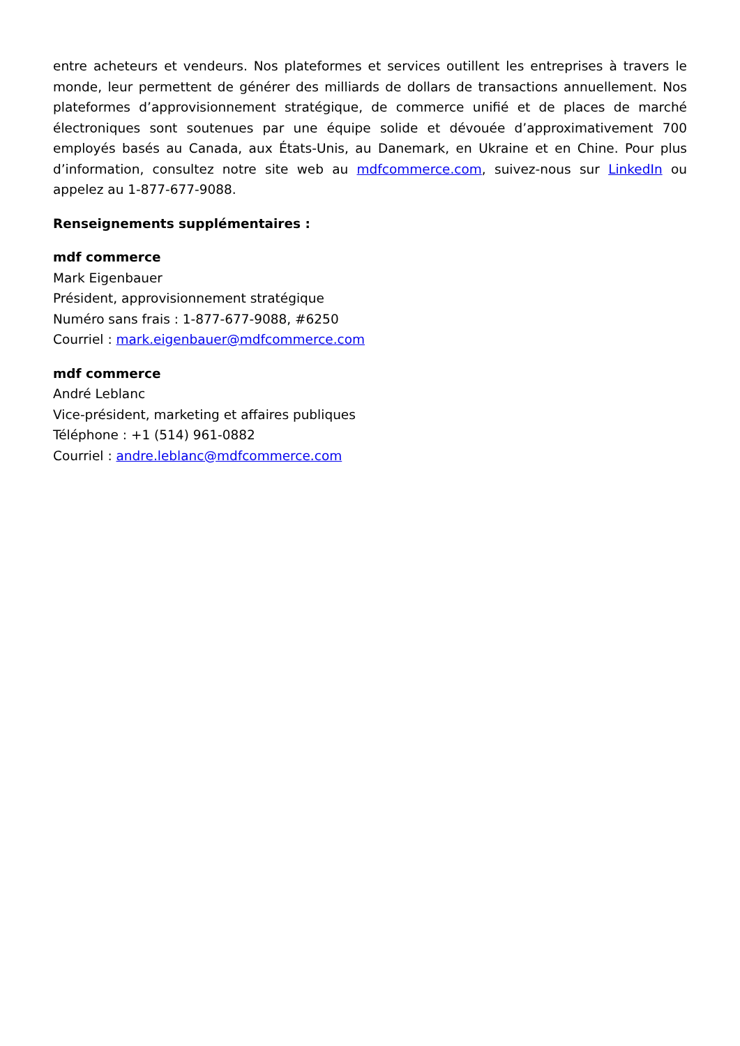entre acheteurs et vendeurs. Nos plateformes et services outillent les entreprises à travers le monde, leur permettent de générer des milliards de dollars de transactions annuellement. Nos plateformes d’approvisionnement stratégique, de commerce unifié et de places de marché électroniques sont soutenues par une équipe solide et dévouée d’approximativement 700 employés basés au Canada, aux États-Unis, au Danemark, en Ukraine et en Chine. Pour plus d’information, consultez notre site web au mdfcommerce.com, suivez-nous sur LinkedIn ou appelez au 1-877-677-9088.
Renseignements supplémentaires :
mdf commerce
Mark Eigenbauer
Président, approvisionnement stratégique
Numéro sans frais : 1-877-677-9088, #6250
Courriel : mark.eigenbauer@mdfcommerce.com
mdf commerce
André Leblanc
Vice-président, marketing et affaires publiques
Téléphone : +1 (514) 961-0882
Courriel : andre.leblanc@mdfcommerce.com